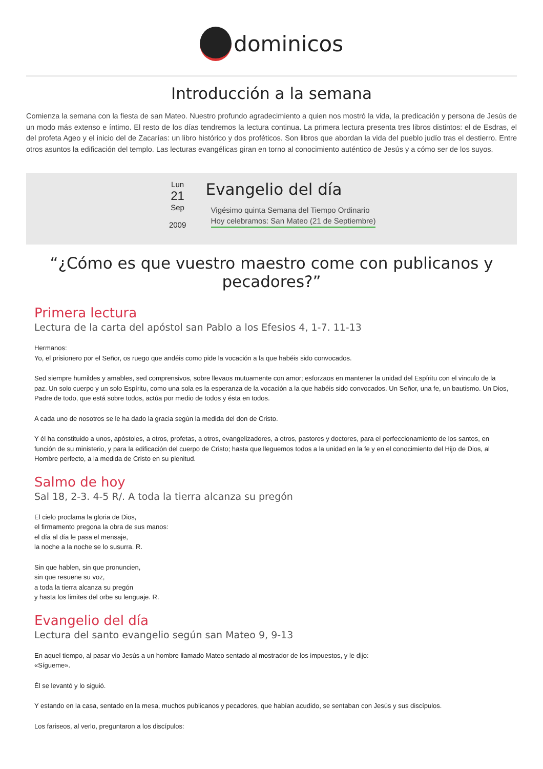dominicos
Introducción a la semana
Comienza la semana con la fiesta de san Mateo. Nuestro profundo agradecimiento a quien nos mostró la vida, la predicación y persona de Jesús de un modo más extenso e íntimo. El resto de los días tendremos la lectura continua. La primera lectura presenta tres libros distintos: el de Esdras, el del profeta Ageo y el inicio del de Zacarías: un libro histórico y dos proféticos. Son libros que abordan la vida del pueblo judío tras el destierro. Entre otros asuntos la edificación del templo. Las lecturas evangélicas giran en torno al conocimiento auténtico de Jesús y a cómo ser de los suyos.
Lun
21
Sep
2009
Evangelio del día
Vigésimo quinta Semana del Tiempo Ordinario
Hoy celebramos: San Mateo (21 de Septiembre)
“¿Cómo es que vuestro maestro come con publicanos y pecadores?”
Primera lectura
Lectura de la carta del apóstol san Pablo a los Efesios 4, 1-7. 11-13
Hermanos:
Yo, el prisionero por el Señor, os ruego que andéis como pide la vocación a la que habéis sido convocados.
Sed siempre humildes y amables, sed comprensivos, sobre llevaos mutuamente con amor; esforzaos en mantener la unidad del Espíritu con el vinculo de la paz. Un solo cuerpo y un solo Espíritu, como una sola es la esperanza de la vocación a la que habéis sido convocados. Un Señor, una fe, un bautismo. Un Dios, Padre de todo, que está sobre todos, actúa por medio de todos y ésta en todos.
A cada uno de nosotros se le ha dado la gracia según la medida del don de Cristo.
Y él ha constituido a unos, apóstoles, a otros, profetas, a otros, evangelizadores, a otros, pastores y doctores, para el perfeccionamiento de los santos, en función de su ministerio, y para la edificación del cuerpo de Cristo; hasta que lleguemos todos a la unidad en la fe y en el conocimiento del Hijo de Dios, al Hombre perfecto, a la medida de Cristo en su plenitud.
Salmo de hoy
Sal 18, 2-3. 4-5 R/. A toda la tierra alcanza su pregón
El cielo proclama la gloria de Dios,
el firmamento pregona la obra de sus manos:
el día al día le pasa el mensaje,
la noche a la noche se lo susurra. R.
Sin que hablen, sin que pronuncien,
sin que resuene su voz,
a toda la tierra alcanza su pregón
y hasta los limites del orbe su lenguaje. R.
Evangelio del día
Lectura del santo evangelio según san Mateo 9, 9-13
En aquel tiempo, al pasar vio Jesús a un hombre llamado Mateo sentado al mostrador de los impuestos, y le dijo:
«Sígueme».
Él se levantó y lo siguió.
Y estando en la casa, sentado en la mesa, muchos publicanos y pecadores, que habían acudido, se sentaban con Jesús y sus discípulos.
Los fariseos, al verlo, preguntaron a los discípulos: